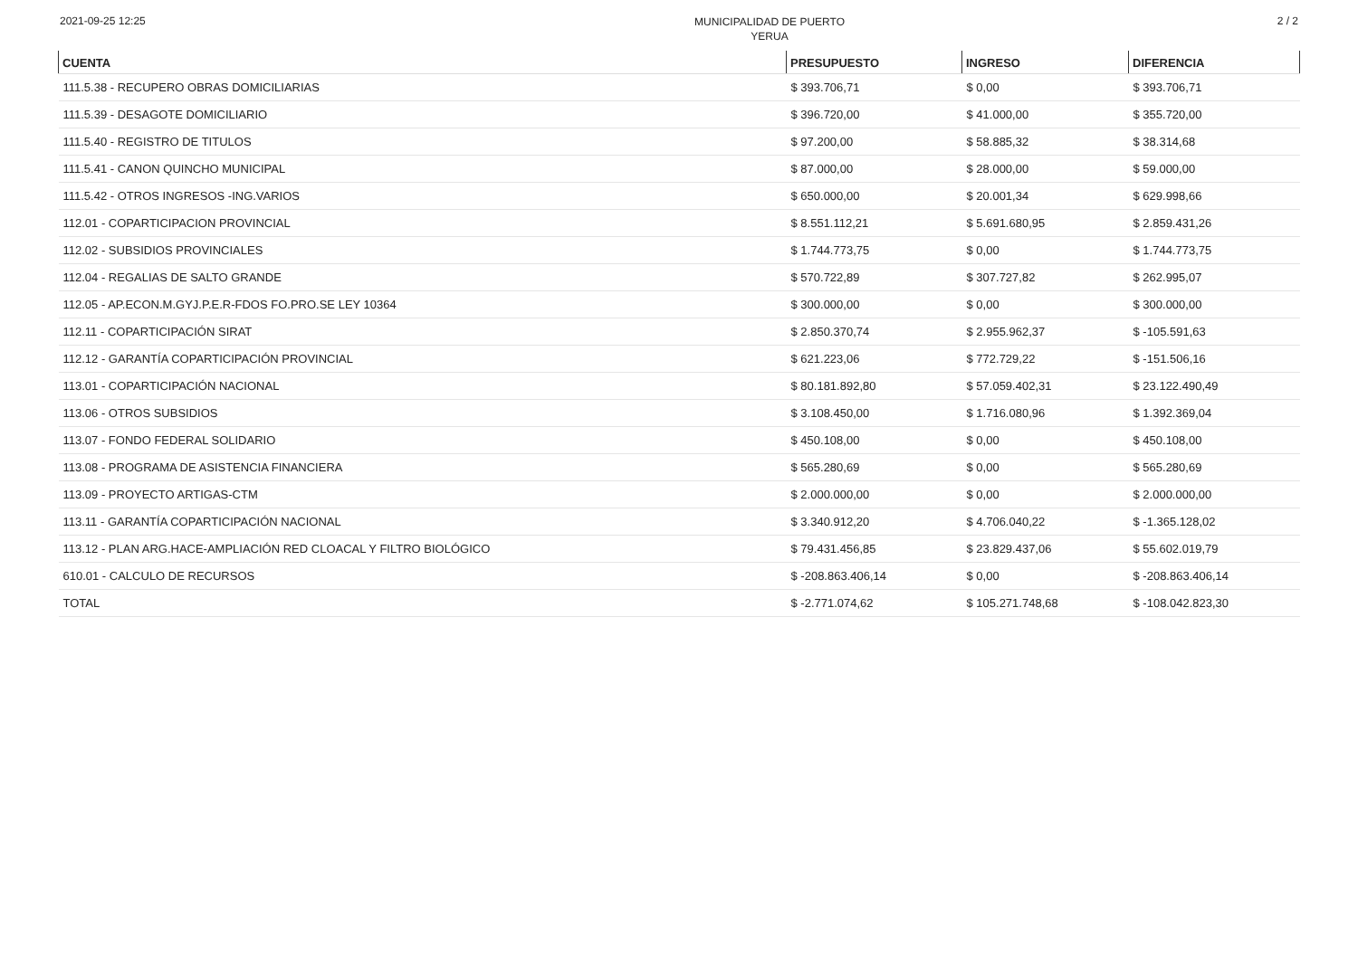2021-09-25 12:25
MUNICIPALIDAD DE PUERTO
YERUA
2 / 2
| CUENTA | PRESUPUESTO | INGRESO | DIFERENCIA |
| --- | --- | --- | --- |
| 111.5.38 - RECUPERO OBRAS DOMICILIARIAS | $ 393.706,71 | $ 0,00 | $ 393.706,71 |
| 111.5.39 - DESAGOTE DOMICILIARIO | $ 396.720,00 | $ 41.000,00 | $ 355.720,00 |
| 111.5.40 - REGISTRO DE TITULOS | $ 97.200,00 | $ 58.885,32 | $ 38.314,68 |
| 111.5.41 - CANON QUINCHO MUNICIPAL | $ 87.000,00 | $ 28.000,00 | $ 59.000,00 |
| 111.5.42 - OTROS INGRESOS -ING.VARIOS | $ 650.000,00 | $ 20.001,34 | $ 629.998,66 |
| 112.01 - COPARTICIPACION PROVINCIAL | $ 8.551.112,21 | $ 5.691.680,95 | $ 2.859.431,26 |
| 112.02 - SUBSIDIOS PROVINCIALES | $ 1.744.773,75 | $ 0,00 | $ 1.744.773,75 |
| 112.04 - REGALIAS DE SALTO GRANDE | $ 570.722,89 | $ 307.727,82 | $ 262.995,07 |
| 112.05 - AP.ECON.M.GYJ.P.E.R-FDOS FO.PRO.SE LEY 10364 | $ 300.000,00 | $ 0,00 | $ 300.000,00 |
| 112.11 - COPARTICIPACIÓN SIRAT | $ 2.850.370,74 | $ 2.955.962,37 | $ -105.591,63 |
| 112.12 - GARANTÍA COPARTICIPACIÓN PROVINCIAL | $ 621.223,06 | $ 772.729,22 | $ -151.506,16 |
| 113.01 - COPARTICIPACIÓN NACIONAL | $ 80.181.892,80 | $ 57.059.402,31 | $ 23.122.490,49 |
| 113.06 - OTROS SUBSIDIOS | $ 3.108.450,00 | $ 1.716.080,96 | $ 1.392.369,04 |
| 113.07 - FONDO FEDERAL SOLIDARIO | $ 450.108,00 | $ 0,00 | $ 450.108,00 |
| 113.08 - PROGRAMA DE ASISTENCIA FINANCIERA | $ 565.280,69 | $ 0,00 | $ 565.280,69 |
| 113.09 - PROYECTO ARTIGAS-CTM | $ 2.000.000,00 | $ 0,00 | $ 2.000.000,00 |
| 113.11 - GARANTÍA COPARTICIPACIÓN NACIONAL | $ 3.340.912,20 | $ 4.706.040,22 | $ -1.365.128,02 |
| 113.12 - PLAN ARG.HACE-AMPLIACIÓN RED CLOACAL Y FILTRO BIOLÓGICO | $ 79.431.456,85 | $ 23.829.437,06 | $ 55.602.019,79 |
| 610.01 - CALCULO DE RECURSOS | $ -208.863.406,14 | $ 0,00 | $ -208.863.406,14 |
| TOTAL | $ -2.771.074,62 | $ 105.271.748,68 | $ -108.042.823,30 |